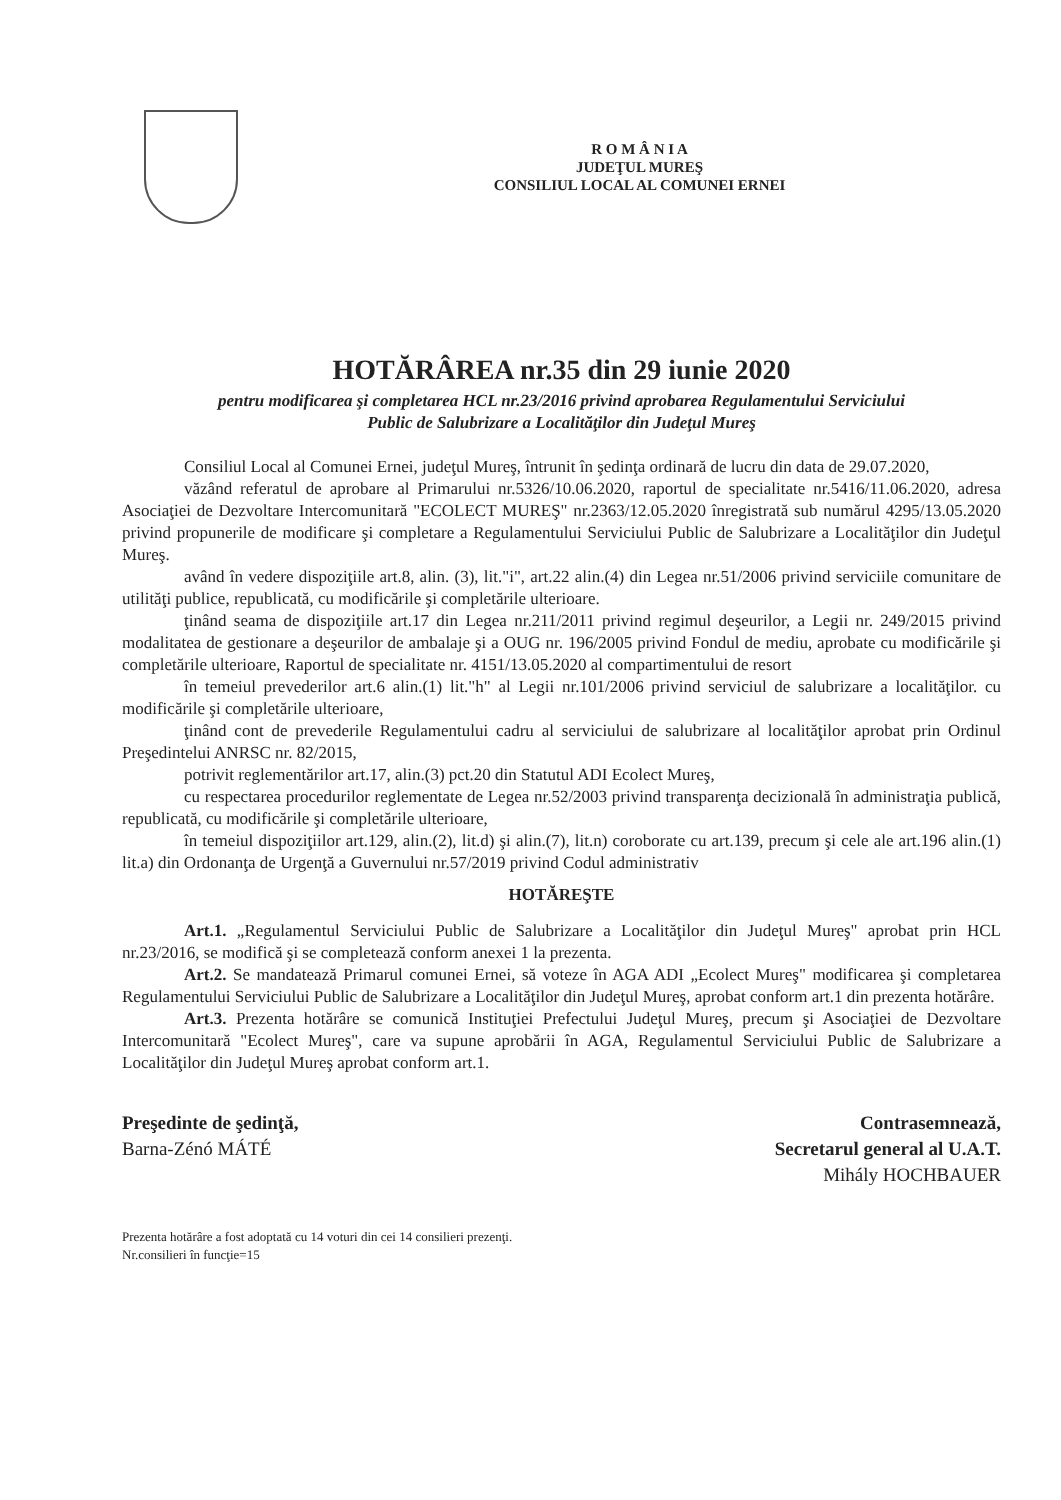R O M Â N I A
JUDEŢUL MUREŞ
CONSILIUL LOCAL AL COMUNEI ERNEI
HOTĂRÂREA nr.35 din 29 iunie 2020
pentru modificarea şi completarea HCL nr.23/2016 privind aprobarea Regulamentului Serviciului
Public de Salubrizare a Localităţilor din Judeţul Mureş
Consiliul Local al Comunei Ernei, judeţul Mureş, întrunit în şedinţa ordinară de lucru din data de 29.07.2020,
văzând referatul de aprobare al Primarului nr.5326/10.06.2020, raportul de specialitate nr.5416/11.06.2020, adresa Asociaţiei de Dezvoltare Intercomunitară "ECOLECT MUREŞ" nr.2363/12.05.2020 înregistrată sub numărul 4295/13.05.2020 privind propunerile de modificare şi completare a Regulamentului Serviciului Public de Salubrizare a Localităţilor din Judeţul Mureş.
având în vedere dispoziţiile art.8, alin. (3), lit."i", art.22 alin.(4) din Legea nr.51/2006 privind serviciile comunitare de utilităţi publice, republicată, cu modificările şi completările ulterioare.
ţinând seama de dispoziţiile art.17 din Legea nr.211/2011 privind regimul deşeurilor, a Legii nr. 249/2015 privind modalitatea de gestionare a deşeurilor de ambalaje şi a OUG nr. 196/2005 privind Fondul de mediu, aprobate cu modificările şi completările ulterioare, Raportul de specialitate nr. 4151/13.05.2020 al compartimentului de resort
în temeiul prevederilor art.6 alin.(1) lit."h" al Legii nr.101/2006 privind serviciul de salubrizare a localităţilor. cu modificările şi completările ulterioare,
ţinând cont de prevederile Regulamentului cadru al serviciului de salubrizare al localităţilor aprobat prin Ordinul Preşedintelui ANRSC nr. 82/2015,
potrivit reglementărilor art.17, alin.(3) pct.20 din Statutul ADI Ecolect Mureş,
cu respectarea procedurilor reglementate de Legea nr.52/2003 privind transparenţa decizională în administraţia publică, republicată, cu modificările şi completările ulterioare,
în temeiul dispoziţiilor art.129, alin.(2), lit.d) şi alin.(7), lit.n) coroborate cu art.139, precum şi cele ale art.196 alin.(1) lit.a) din Ordonanţa de Urgenţă a Guvernului nr.57/2019 privind Codul administrativ
HOTĂREŞTE
Art.1. „Regulamentul Serviciului Public de Salubrizare a Localităţilor din Judeţul Mureş" aprobat prin HCL nr.23/2016, se modifică şi se completează conform anexei 1 la prezenta.
Art.2. Se mandatează Primarul comunei Ernei, să voteze în AGA ADI „Ecolect Mureş" modificarea şi completarea Regulamentului Serviciului Public de Salubrizare a Localităţilor din Judeţul Mureş, aprobat conform art.1 din prezenta hotărâre.
Art.3. Prezenta hotărâre se comunică Instituţiei Prefectului Judeţul Mureş, precum şi Asociaţiei de Dezvoltare Intercomunitară "Ecolect Mureş", care va supune aprobării în AGA, Regulamentul Serviciului Public de Salubrizare a Localităţilor din Judeţul Mureş aprobat conform art.1.
Preşedinte de şedinţă,
Barna-Zénó MÁTÉ
Contrasemnează,
Secretarul general al U.A.T.
Mihály HOCHBAUER
Prezenta hotărâre a fost adoptată cu 14 voturi din cei 14 consilieri prezenţi.
Nr.consilieri în funcţie=15